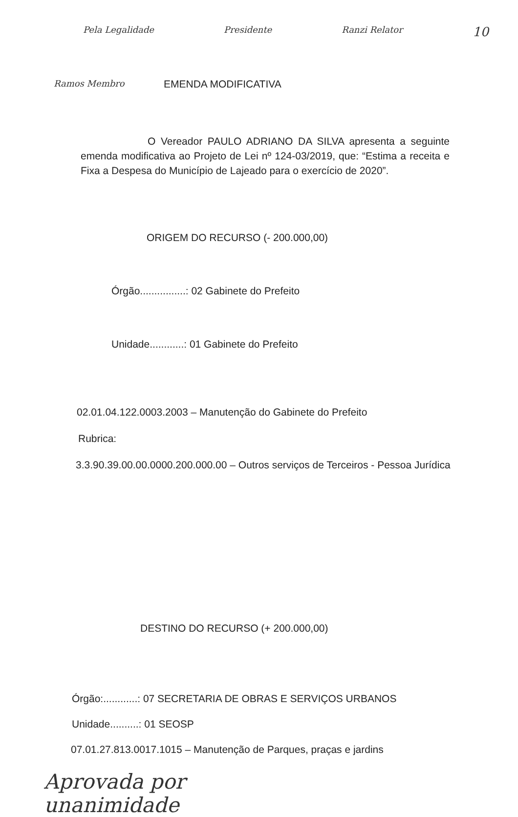Pela Legalidade Presidente Ranzi Relator 10
Ramos Membro EMENDA MODIFICATIVA
O Vereador PAULO ADRIANO DA SILVA apresenta a seguinte emenda modificativa ao Projeto de Lei nº 124-03/2019, que: “Estima a receita e Fixa a Despesa do Município de Lajeado para o exercício de 2020”.
ORIGEM DO RECURSO (- 200.000,00)
Órgão................: 02 Gabinete do Prefeito
Unidade............: 01 Gabinete do Prefeito
02.01.04.122.0003.2003 – Manutenção do Gabinete do Prefeito
Rubrica:
3.3.90.39.00.00.0000.200.000.00 – Outros serviços de Terceiros - Pessoa Jurídica
DESTINO DO RECURSO (+ 200.000,00)
Órgão:............: 07 SECRETARIA DE OBRAS E SERVIÇOS URBANOS
Unidade..........: 01 SEOSP
07.01.27.813.0017.1015 – Manutenção de Parques, praças e jardins
Aprovada por
unanimidade